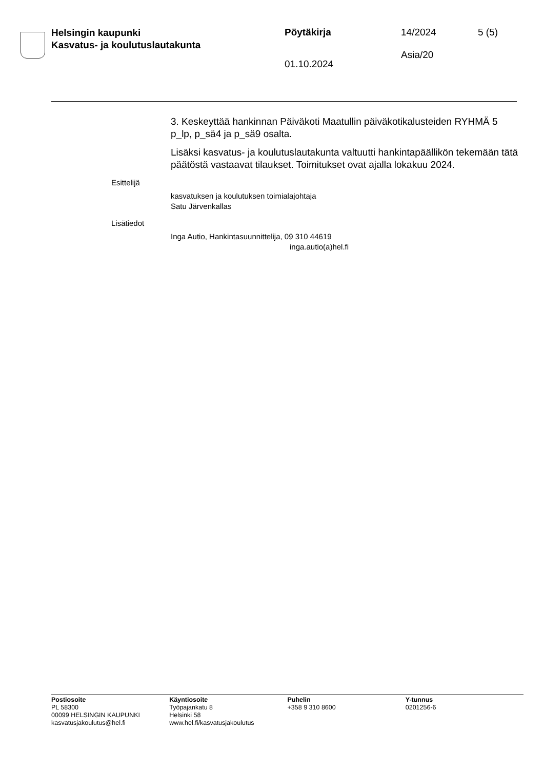Helsingin kaupunki
Kasvatus- ja koulutuslautakunta
Pöytäkirja
01.10.2024
14/2024
Asia/20
5 (5)
3. Keskeyttää hankinnan Päiväkoti Maatullin päiväkotikalusteiden RYHMÄ 5 p_lp, p_sä4 ja p_sä9 osalta.
Lisäksi kasvatus- ja koulutuslautakunta valtuutti hankintapäällikön tekemään tätä päätöstä vastaavat tilaukset. Toimitukset ovat ajalla lokakuu 2024.
Esittelijä
kasvatuksen ja koulutuksen toimialajohtaja
Satu Järvenkallas
Lisätiedot
Inga Autio, Hankintasuunnittelija, 09 310 44619
inga.autio(a)hel.fi
Postiosoite
PL 58300
00099 HELSINGIN KAUPUNKI
kasvatusjakoulutus@hel.fi
Käyntiosoite
Työpajankatu 8
Helsinki 58
www.hel.fi/kasvatusjakoulutus
Puhelin
+358 9 310 8600
Y-tunnus
0201256-6